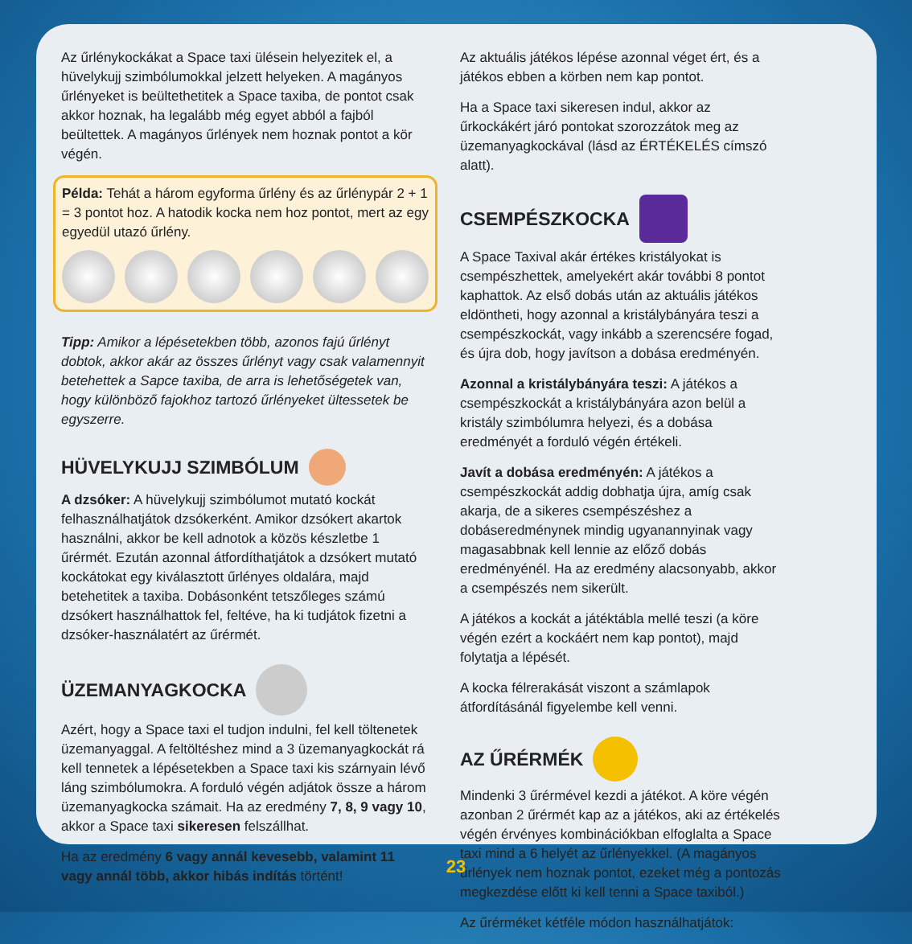Az űrlénykockákat a Space taxi ülésein helyezitek el, a hüvelykujj szimbólumokkal jelzett helyeken. A magányos űrlényeket is beültethetitek a Space taxiba, de pontot csak akkor hoznak, ha legalább még egyet abból a fajból beültettek. A magányos űrlények nem hoznak pontot a kör végén.
Példa: Tehát a három egyforma űrlény és az űrlénypár 2 + 1 = 3 pontot hoz. A hatodik kocka nem hoz pontot, mert az egy egyedül utazó űrlény.
Tipp: Amikor a lépésetekben több, azonos fajú űrlényt dobtok, akkor akár az összes űrlényt vagy csak valamennyit betehettek a Sapce taxiba, de arra is lehetőségetek van, hogy különböző fajokhoz tartozó űrlényeket ültessetek be egyszerre.
HÜVELYKUJJ SZIMBÓLUM
A dzsóker: A hüvelykujj szimbólumot mutató kockát felhasználhatjátok dzsókerként. Amikor dzsókert akartok használni, akkor be kell adnotok a közös készletbe 1 űrérmét. Ezután azonnal átfordíthatjátok a dzsókert mutató kockátokat egy kiválasztott űrlényes oldalára, majd betehetitek a taxiba. Dobásonként tetszőleges számú dzsókert használhattok fel, feltéve, ha ki tudjátok fizetni a dzsóker-használatért az űrérmét.
ÜZEMANYAGKOCKA
Azért, hogy a Space taxi el tudjon indulni, fel kell töltenetek üzemanyaggal. A feltöltéshez mind a 3 üzemanyagkockát rá kell tennetek a lépésetekben a Space taxi kis szárnyain lévő láng szimbólumokra. A forduló végén adjátok össze a három üzemanyagkocka számait. Ha az eredmény 7, 8, 9 vagy 10, akkor a Space taxi sikeresen felszállhat.
Ha az eredmény 6 vagy annál kevesebb, valamint 11 vagy annál több, akkor hibás indítás történt!
Az aktuális játékos lépése azonnal véget ért, és a játékos ebben a körben nem kap pontot.
Ha a Space taxi sikeresen indul, akkor az űrkockákért járó pontokat szorozzátok meg az üzemanyagkockával (lásd az ÉRTÉKELÉS címszó alatt).
CSEMPÉSZKOCKA
A Space Taxival akár értékes kristályokat is csempészhettek, amelyekért akár további 8 pontot kaphattok. Az első dobás után az aktuális játékos eldöntheti, hogy azonnal a kristálybányára teszi a csempészkockát, vagy inkább a szerencsére fogad, és újra dob, hogy javítson a dobása eredményén.
Azonnal a kristálybányára teszi: A játékos a csempészkockát a kristálybányára azon belül a kristály szimbólumra helyezi, és a dobása eredményét a forduló végén értékeli.
Javít a dobása eredményén: A játékos a csempészkockát addig dobhatja újra, amíg csak akarja, de a sikeres csempészéshez a dobáseredménynek mindig ugyanannyinak vagy magasabbnak kell lennie az előző dobás eredményénél. Ha az eredmény alacsonyabb, akkor a csempészés nem sikerült.
A játékos a kockát a játéktábla mellé teszi (a köre végén ezért a kockáért nem kap pontot), majd folytatja a lépését.
A kocka félrerakását viszont a számlapok átfordításánál figyelembe kell venni.
AZ ŰRÉRMÉK
Mindenki 3 űrérmével kezdi a játékot. A köre végén azonban 2 űrérmét kap az a játékos, aki az értékelés végén érvényes kombinációkban elfoglalta a Space taxi mind a 6 helyét az űrlényekkel. (A magányos űrlények nem hoznak pontot, ezeket még a pontozás megkezdése előtt ki kell tenni a Space taxiból.)
Az űrérméket kétféle módon használhatjátok:
23